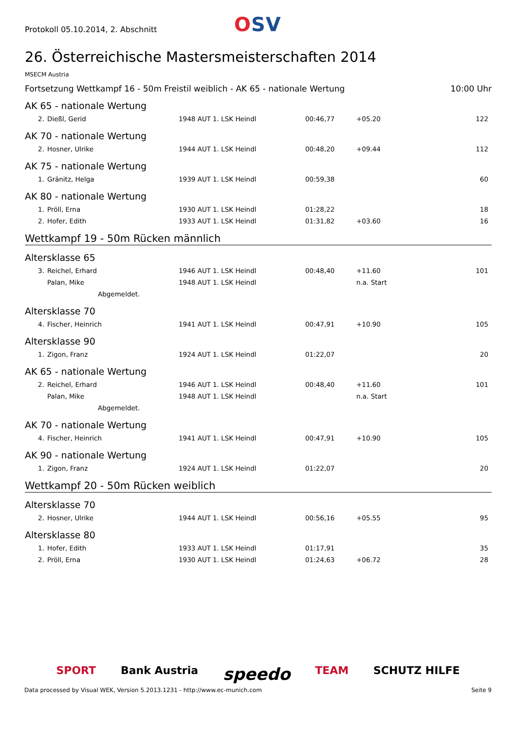Protokoll 05.10.2014, 2. Abschnitt
OSV
26. Österreichische Mastersmeisterschaften 2014
MSECM Austria
Fortsetzung Wettkampf 16 - 50m Freistil weiblich - AK 65 - nationale Wertung 10:00 Uhr
AK 65 - nationale Wertung
| 2. | Dießl, Gerid | 1948 AUT | 1. LSK Heindl | 00:46,77 | +05.20 | 122 |
AK 70 - nationale Wertung
| 2. | Hosner, Ulrike | 1944 AUT | 1. LSK Heindl | 00:48,20 | +09.44 | 112 |
AK 75 - nationale Wertung
| 1. | Gränitz, Helga | 1939 AUT | 1. LSK Heindl | 00:59,38 | | 60 |
AK 80 - nationale Wertung
| 1. | Pröll, Erna | 1930 AUT | 1. LSK Heindl | 01:28,22 | | 18 |
| 2. | Hofer, Edith | 1933 AUT | 1. LSK Heindl | 01:31,82 | +03.60 | 16 |
Wettkampf 19 - 50m Rücken männlich
Altersklasse 65
| 3. | Reichel, Erhard | 1946 AUT | 1. LSK Heindl | 00:48,40 | +11.60 | 101 |
| | Palan, Mike | 1948 AUT | 1. LSK Heindl | | n.a. Start | |
| | Abgemeldet. | | | | | |
Altersklasse 70
| 4. | Fischer, Heinrich | 1941 AUT | 1. LSK Heindl | 00:47,91 | +10.90 | 105 |
Altersklasse 90
| 1. | Zigon, Franz | 1924 AUT | 1. LSK Heindl | 01:22,07 | | 20 |
AK 65 - nationale Wertung
| 2. | Reichel, Erhard | 1946 AUT | 1. LSK Heindl | 00:48,40 | +11.60 | 101 |
| | Palan, Mike | 1948 AUT | 1. LSK Heindl | | n.a. Start | |
| | Abgemeldet. | | | | | |
AK 70 - nationale Wertung
| 4. | Fischer, Heinrich | 1941 AUT | 1. LSK Heindl | 00:47,91 | +10.90 | 105 |
AK 90 - nationale Wertung
| 1. | Zigon, Franz | 1924 AUT | 1. LSK Heindl | 01:22,07 | | 20 |
Wettkampf 20 - 50m Rücken weiblich
Altersklasse 70
| 2. | Hosner, Ulrike | 1944 AUT | 1. LSK Heindl | 00:56,16 | +05.55 | 95 |
Altersklasse 80
| 1. | Hofer, Edith | 1933 AUT | 1. LSK Heindl | 01:17,91 | | 35 |
| 2. | Pröll, Erna | 1930 AUT | 1. LSK Heindl | 01:24,63 | +06.72 | 28 |
SPORT Bank Austria speedo TEAM SCHUTZ HILFE
Data processed by Visual WEK, Version 5.2013.1231 - http://www.ec-munich.com Seite 9